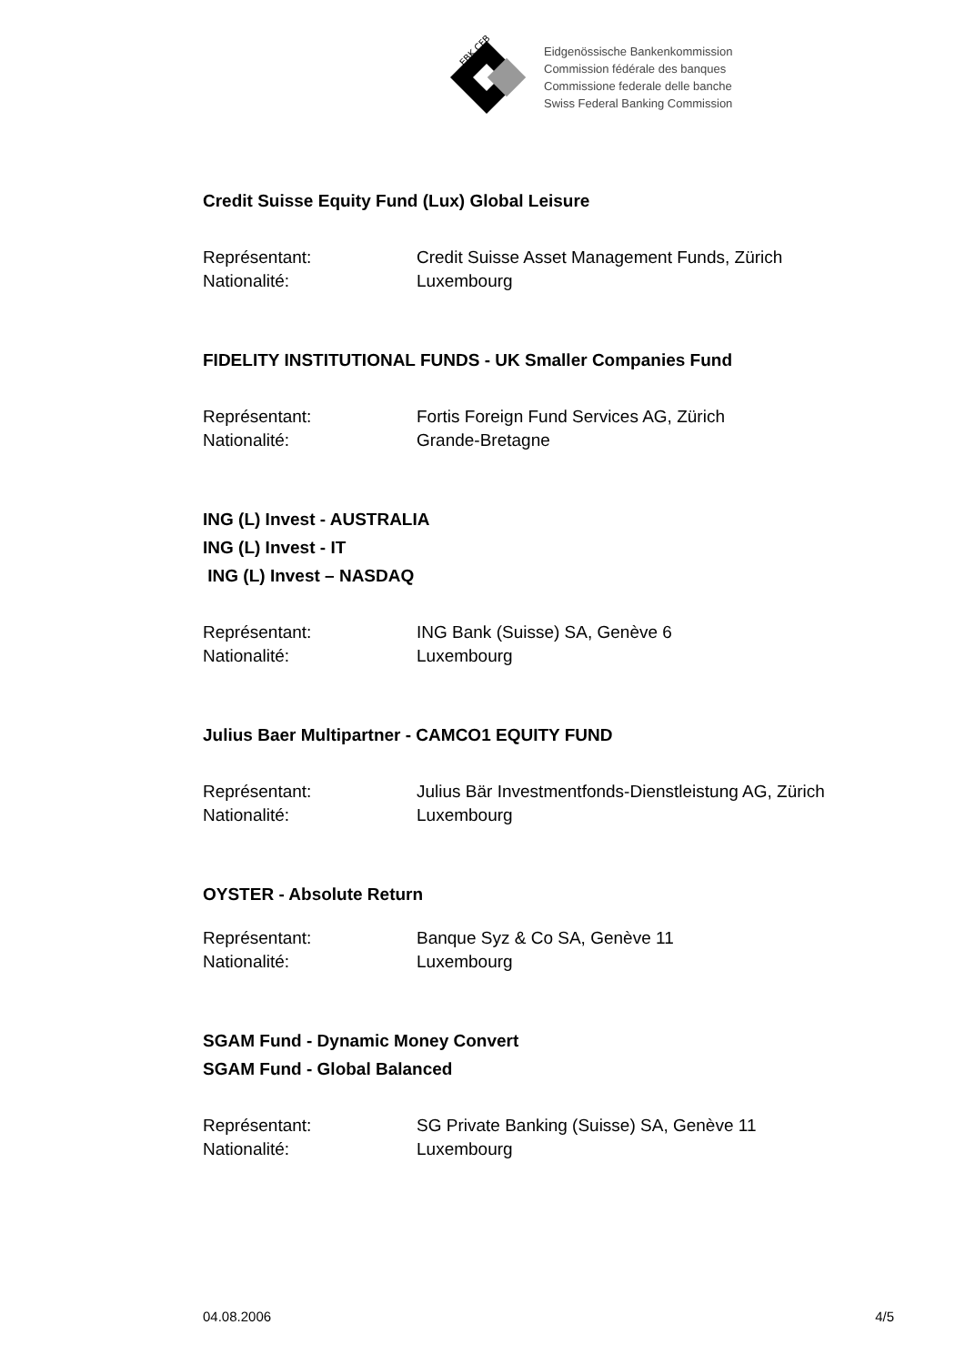EBK CFB
Eidgenössische Bankenkommission
Commission fédérale des banques
Commissione federale delle banche
Swiss Federal Banking Commission
Credit Suisse Equity Fund (Lux) Global Leisure
Représentant: Credit Suisse Asset Management Funds, Zürich
Nationalité: Luxembourg
FIDELITY INSTITUTIONAL FUNDS - UK Smaller Companies Fund
Représentant: Fortis Foreign Fund Services AG, Zürich
Nationalité: Grande-Bretagne
ING (L) Invest - AUSTRALIA
ING (L) Invest - IT
ING (L) Invest – NASDAQ
Représentant: ING Bank (Suisse) SA, Genève 6
Nationalité: Luxembourg
Julius Baer Multipartner - CAMCO1 EQUITY FUND
Représentant: Julius Bär Investmentfonds-Dienstleistung AG, Zürich
Nationalité: Luxembourg
OYSTER - Absolute Return
Représentant: Banque Syz & Co SA, Genève 11
Nationalité: Luxembourg
SGAM Fund - Dynamic Money Convert
SGAM Fund - Global Balanced
Représentant: SG Private Banking (Suisse) SA, Genève 11
Nationalité: Luxembourg
04.08.2006 4/5